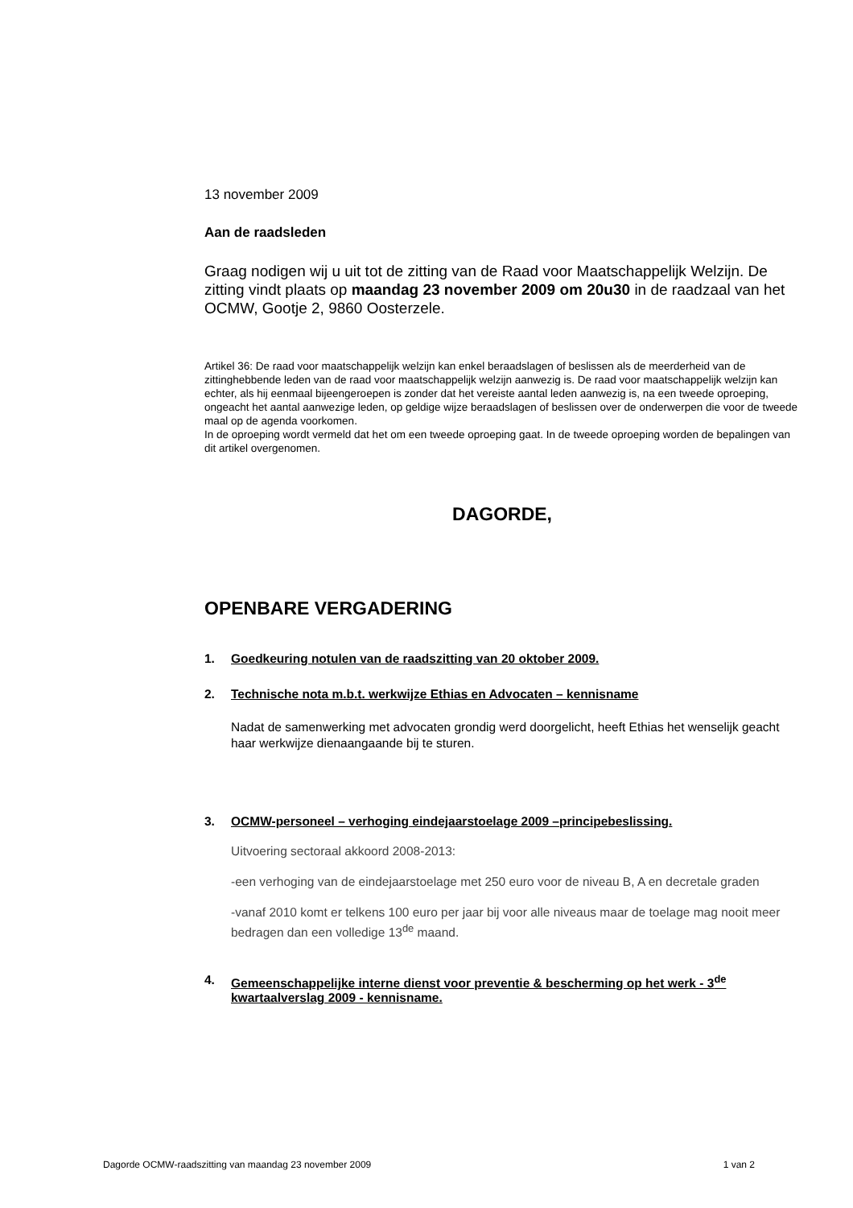13 november 2009
Aan de raadsleden
Graag nodigen wij u uit tot de zitting van de Raad voor Maatschappelijk Welzijn. De zitting vindt plaats op maandag 23 november 2009 om 20u30 in de raadzaal van het OCMW, Gootje 2, 9860 Oosterzele.
Artikel 36: De raad voor maatschappelijk welzijn kan enkel beraadslagen of beslissen als de meerderheid van de zittinghebbende leden van de raad voor maatschappelijk welzijn aanwezig is. De raad voor maatschappelijk welzijn kan echter, als hij eenmaal bijeengeroepen is zonder dat het vereiste aantal leden aanwezig is, na een tweede oproeping, ongeacht het aantal aanwezige leden, op geldige wijze beraadslagen of beslissen over de onderwerpen die voor de tweede maal op de agenda voorkomen.
In de oproeping wordt vermeld dat het om een tweede oproeping gaat. In de tweede oproeping worden de bepalingen van dit artikel overgenomen.
DAGORDE,
OPENBARE VERGADERING
1. Goedkeuring notulen van de raadszitting van 20 oktober 2009.
2. Technische nota m.b.t. werkwijze Ethias en Advocaten – kennisname
Nadat de samenwerking met advocaten grondig werd doorgelicht, heeft Ethias het wenselijk geacht haar werkwijze dienaangaande bij te sturen.
3. OCMW-personeel – verhoging eindejaarstoelage 2009 –principebeslissing.
Uitvoering sectoraal akkoord 2008-2013:
-een verhoging van de eindejaarstoelage met 250 euro voor de niveau B, A en decretale graden
-vanaf 2010 komt er telkens 100 euro per jaar bij voor alle niveaus maar de toelage mag nooit meer bedragen dan een volledige 13<sup>de</sup> maand.
4. Gemeenschappelijke interne dienst voor preventie & bescherming op het werk - 3<sup>de</sup> kwartaalverslag 2009 - kennisname.
Dagorde OCMW-raadszitting van maandag 23 november 2009 1 van 2